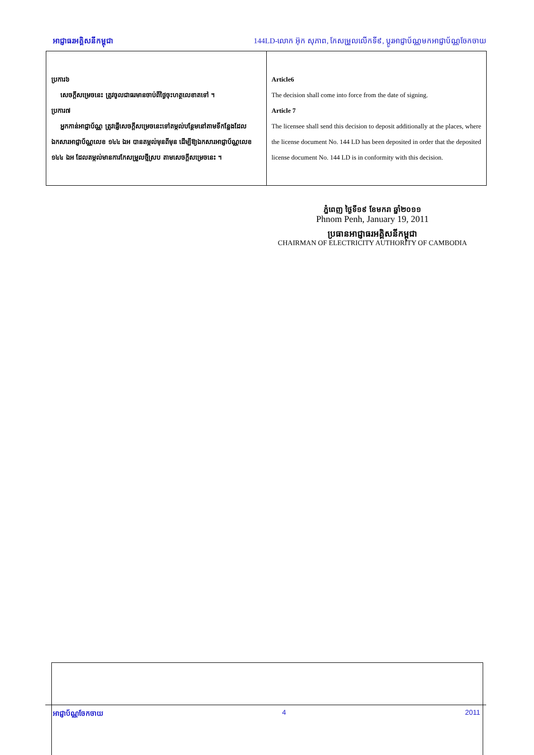អាជ្ញាធរអគ្គិសនីកម្ពុជា 144LD-លោក អ៊ុក សុភាព, កែសម្រួលលើកទី៩, ប្តូរអាជ្ញាប័ណ្ណមកអាជ្ញាប័ណ្ណចែកចាយ
| ប្រការ៦ សេចក្តីសម្រេចនេះ ត្រូវចូលជាធរមានចាប់ពីថ្ងៃចុះហត្ថលេខាតទៅ ។ ប្រការ៧ អ្នកកាន់អាជ្ញាប័ណ្ណ ត្រូវផ្ញើសេចក្តីសម្រេចនេះទៅតម្កល់បន្ថែមនៅតាមទីកន្លែងដែលឯកសារអាជ្ញាប័ណ្ណលេខ ១៤៤ ឯអ បានតម្កល់មុនពីមុន ដើម្បីឱ្យឯកសារអាជ្ញាប័ណ្ណលេខ ១៤៤ ឯអ ដែលតម្កល់មានការកែសម្រួលថ្មីស្រប តាមសេចក្តីសម្រេចនេះ ។ | Article6 The decision shall come into force from the date of signing. Article 7 The licensee shall send this decision to deposit additionally at the places, where the license document No. 144 LD has been deposited in order that the deposited license document No. 144 LD is in conformity with this decision. |
ភ្នំពេញ ថ្ងៃទី១៩ ខែមករា ឆ្នាំ២០១១
Phnom Penh, January 19, 2011
ប្រធានអាជ្ញាធរអគ្គិសនីកម្ពុជា
CHAIRMAN OF ELECTRICITY AUTHORITY OF CAMBODIA
អាជ្ញាប័ណ្ណចែកចាយ 4 2011